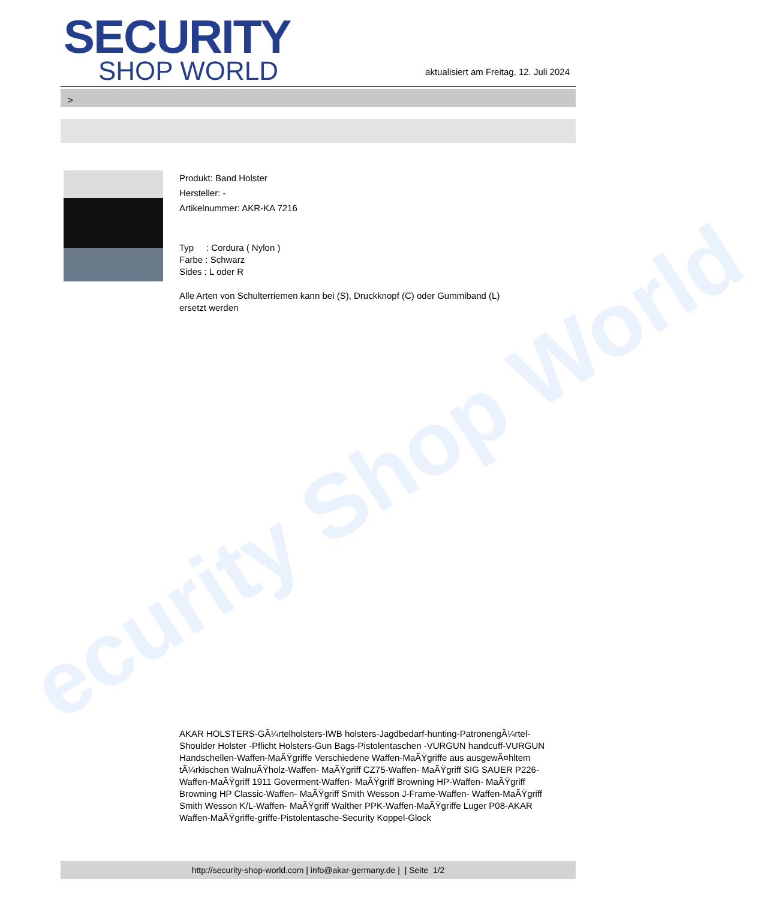ecurity Shop World
SECURITY
SHOP WORLD
aktualisiert am Freitag, 12. Juli 2024
>
Produkt: Band Holster
Hersteller: -
Artikelnummer: AKR-KA 7216
Typ : Cordura ( Nylon )
Farbe : Schwarz
Sides : L oder R
Alle Arten von Schulterriemen kann bei (S), Druckknopf (C) oder Gummiband (L)
ersetzt werden
AKAR HOLSTERS-GÃ¼rtelholsters-IWB holsters-Jagdbedarf-hunting-PatronengÃ¼rtel- Shoulder Holster -Pflicht Holsters-Gun Bags-Pistolentaschen -VURGUN handcuff-VURGUN Handschellen-Waffen-MaÃŸgriffe Verschiedene Waffen-MaÃŸgriffe aus ausgewÃ¤hltem tÃ¼rkischen WalnuÃŸholz-Waffen- MaÃŸgriff CZ75-Waffen- MaÃŸgriff SIG SAUER P226-Waffen-MaÃŸgriff 1911 Goverment-Waffen- MaÃŸgriff Browning HP-Waffen- MaÃŸgriff Browning HP Classic-Waffen- MaÃŸgriff Smith Wesson J-Frame-Waffen- Waffen-MaÃŸgriff Smith Wesson K/L-Waffen- MaÃŸgriff Walther PPK-Waffen-MaÃŸgriffe Luger P08-AKAR Waffen-MaÃŸgriffe-griffe-Pistolentasche-Security Koppel-Glock
http://security-shop-world.com | info@akar-germany.de | | Seite 1/2